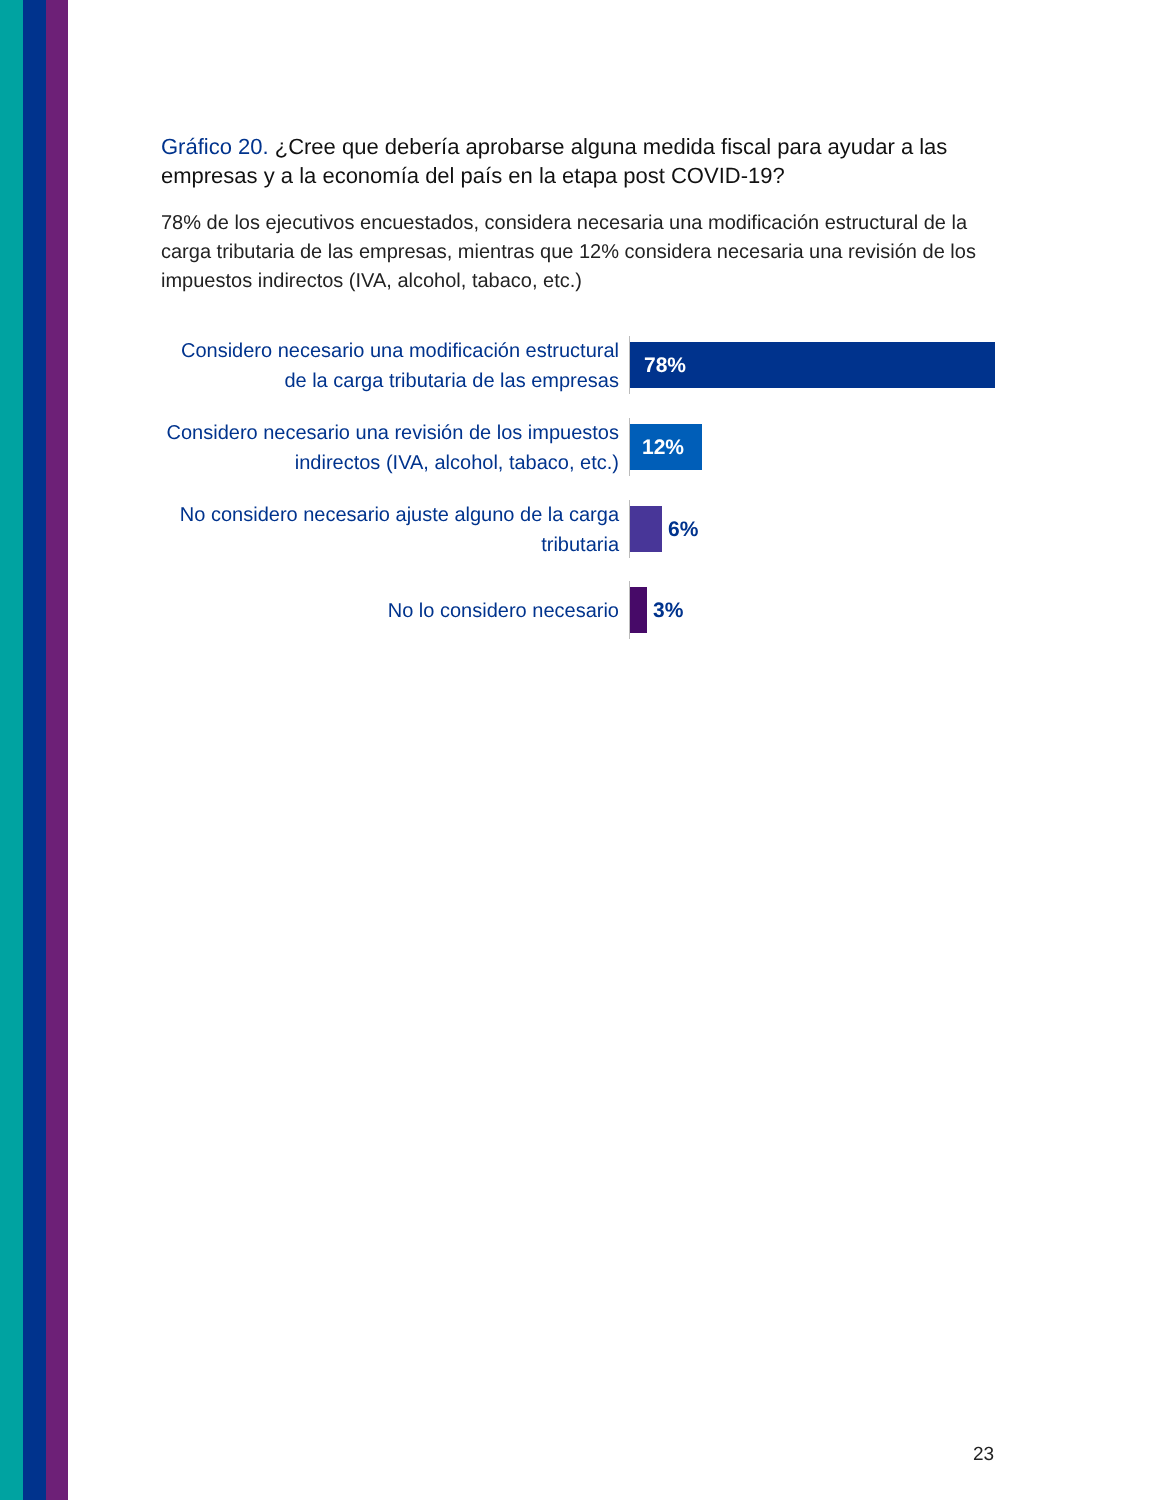Gráfico 20. ¿Cree que debería aprobarse alguna medida fiscal para ayudar a las empresas y a la economía del país en la etapa post COVID-19?
78% de los ejecutivos encuestados, considera necesaria una modificación estructural de la carga tributaria de las empresas, mientras que 12% considera necesaria una revisión de los impuestos indirectos (IVA, alcohol, tabaco, etc.)
Considero necesario una modificación estructural de la carga tributaria de las empresas
78%
Considero necesario una revisión de los impuestos indirectos (IVA, alcohol, tabaco, etc.)
12%
No considero necesario ajuste alguno de la carga tributaria
6%
No lo considero necesario
3%
23